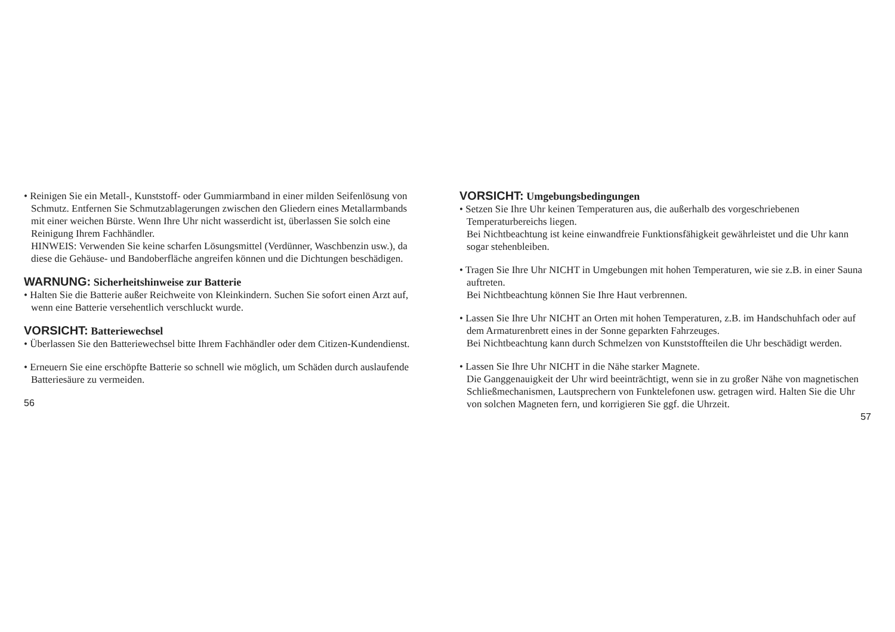• Reinigen Sie ein Metall-, Kunststoff- oder Gummiarmband in einer milden Seifenlösung von Schmutz. Entfernen Sie Schmutzablagerungen zwischen den Gliedern eines Metallarmbands mit einer weichen Bürste. Wenn Ihre Uhr nicht wasserdicht ist, überlassen Sie solch eine Reinigung Ihrem Fachhändler.
HINWEIS: Verwenden Sie keine scharfen Lösungsmittel (Verdünner, Waschbenzin usw.), da diese die Gehäuse- und Bandoberfläche angreifen können und die Dichtungen beschädigen.
WARNUNG: Sicherheitshinweise zur Batterie
• Halten Sie die Batterie außer Reichweite von Kleinkindern. Suchen Sie sofort einen Arzt auf, wenn eine Batterie versehentlich verschluckt wurde.
VORSICHT: Batteriewechsel
• Überlassen Sie den Batteriewechsel bitte Ihrem Fachhändler oder dem Citizen-Kundendienst.
• Erneuern Sie eine erschöpfte Batterie so schnell wie möglich, um Schäden durch auslaufende Batteriesäure zu vermeiden.
56
VORSICHT: Umgebungsbedingungen
• Setzen Sie Ihre Uhr keinen Temperaturen aus, die außerhalb des vorgeschriebenen Temperaturbereichs liegen.
Bei Nichtbeachtung ist keine einwandfreie Funktionsfähigkeit gewährleistet und die Uhr kann sogar stehenbleiben.
• Tragen Sie Ihre Uhr NICHT in Umgebungen mit hohen Temperaturen, wie sie z.B. in einer Sauna auftreten.
Bei Nichtbeachtung können Sie Ihre Haut verbrennen.
• Lassen Sie Ihre Uhr NICHT an Orten mit hohen Temperaturen, z.B. im Handschuhfach oder auf dem Armaturenbrett eines in der Sonne geparkten Fahrzeuges.
Bei Nichtbeachtung kann durch Schmelzen von Kunststoffteilen die Uhr beschädigt werden.
• Lassen Sie Ihre Uhr NICHT in die Nähe starker Magnete.
Die Ganggenauigkeit der Uhr wird beeinträchtigt, wenn sie in zu großer Nähe von magnetischen Schließmechanismen, Lautsprechern von Funktelefonen usw. getragen wird. Halten Sie die Uhr von solchen Magneten fern, und korrigieren Sie ggf. die Uhrzeit.
57